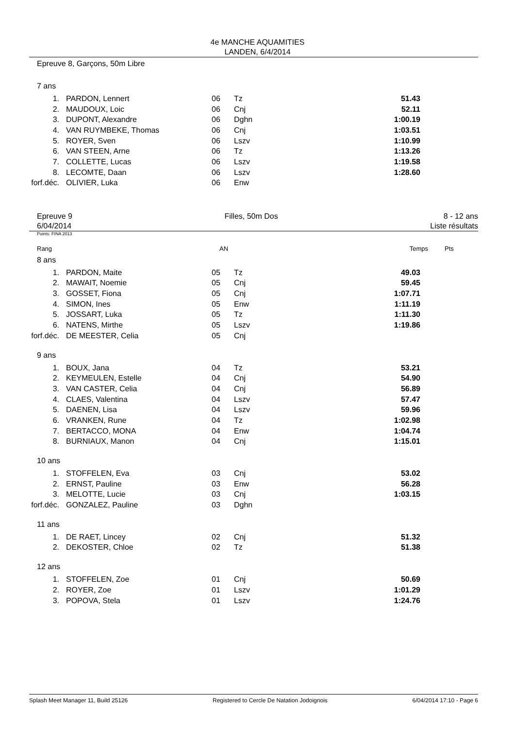4e MANCHE AQUAMITIES
LANDEN, 6/4/2014
Epreuve 8, Garçons, 50m Libre
7 ans
| 1. | PARDON, Lennert | 06 | Tz | 51.43 |
| 2. | MAUDOUX, Loic | 06 | Cnj | 52.11 |
| 3. | DUPONT, Alexandre | 06 | Dghn | 1:00.19 |
| 4. | VAN RUYMBEKE, Thomas | 06 | Cnj | 1:03.51 |
| 5. | ROYER, Sven | 06 | Lszv | 1:10.99 |
| 6. | VAN STEEN, Arne | 06 | Tz | 1:13.26 |
| 7. | COLLETTE, Lucas | 06 | Lszv | 1:19.58 |
| 8. | LECOMTE, Daan | 06 | Lszv | 1:28.60 |
| forf.déc. | OLIVIER, Luka | 06 | Enw | |
Epreuve 9
6/04/2014
Filles, 50m Dos 8 - 12 ans
Liste résultats
Points: FINA 2013
| Rang | | AN | | Temps | Pts |
8 ans
| 1. | PARDON, Maite | 05 | Tz | 49.03 |
| 2. | MAWAIT, Noemie | 05 | Cnj | 59.45 |
| 3. | GOSSET, Fiona | 05 | Cnj | 1:07.71 |
| 4. | SIMON, Ines | 05 | Enw | 1:11.19 |
| 5. | JOSSART, Luka | 05 | Tz | 1:11.30 |
| 6. | NATENS, Mirthe | 05 | Lszv | 1:19.86 |
| forf.déc. | DE MEESTER, Celia | 05 | Cnj | |
9 ans
| 1. | BOUX, Jana | 04 | Tz | 53.21 |
| 2. | KEYMEULEN, Estelle | 04 | Cnj | 54.90 |
| 3. | VAN CASTER, Celia | 04 | Cnj | 56.89 |
| 4. | CLAES, Valentina | 04 | Lszv | 57.47 |
| 5. | DAENEN, Lisa | 04 | Lszv | 59.96 |
| 6. | VRANKEN, Rune | 04 | Tz | 1:02.98 |
| 7. | BERTACCO, MONA | 04 | Enw | 1:04.74 |
| 8. | BURNIAUX, Manon | 04 | Cnj | 1:15.01 |
10 ans
| 1. | STOFFELEN, Eva | 03 | Cnj | 53.02 |
| 2. | ERNST, Pauline | 03 | Enw | 56.28 |
| 3. | MELOTTE, Lucie | 03 | Cnj | 1:03.15 |
| forf.déc. | GONZALEZ, Pauline | 03 | Dghn | |
11 ans
| 1. | DE RAET, Lincey | 02 | Cnj | 51.32 |
| 2. | DEKOSTER, Chloe | 02 | Tz | 51.38 |
12 ans
| 1. | STOFFELEN, Zoe | 01 | Cnj | 50.69 |
| 2. | ROYER, Zoe | 01 | Lszv | 1:01.29 |
| 3. | POPOVA, Stela | 01 | Lszv | 1:24.76 |
Splash Meet Manager 11, Build 25126 Registered to Cercle De Natation Jodoignois 6/04/2014 17:10 - Page 6